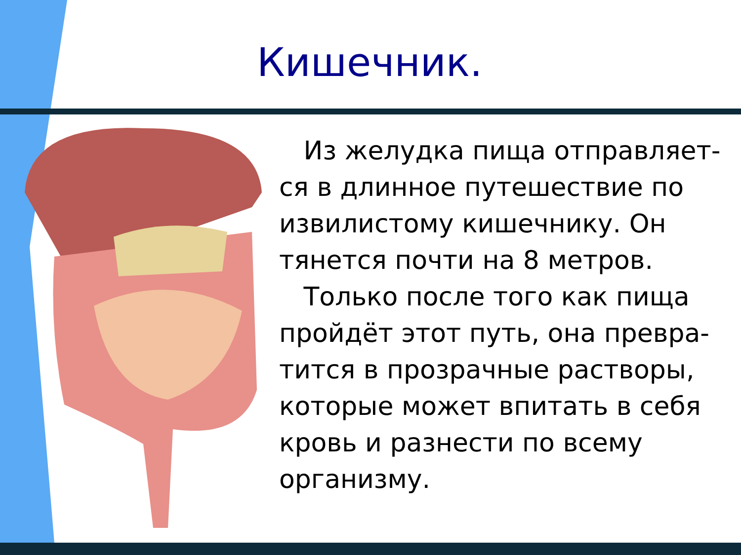Кишечник.
Из желудка пища отправляет-ся в длинное путешествие по извилистому кишечнику. Он тянется почти на 8 метров.
Только после того как пища пройдёт этот путь, она превра-тится в прозрачные растворы, которые может впитать в себя кровь и разнести по всему организму.